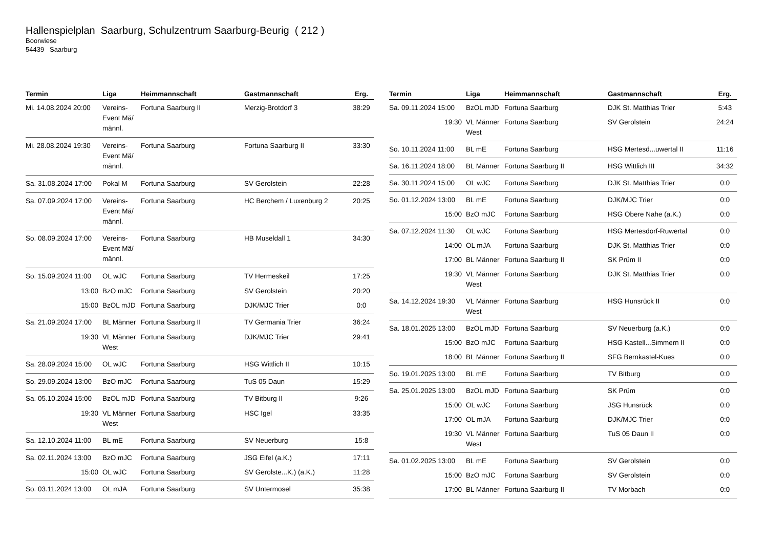Hallenspielplan Saarburg, Schulzentrum Saarburg-Beurig ( 212 )
Boorwiese
54439 Saarburg
| Termin | Liga | Heimmannschaft | Gastmannschaft | Erg. |
| --- | --- | --- | --- | --- |
| Mi. 14.08.2024 20:00 | Vereins-Event Mä/ männl. | Fortuna Saarburg II | Merzig-Brotdorf 3 | 38:29 |
| Mi. 28.08.2024 19:30 | Vereins-Event Mä/ männl. | Fortuna Saarburg | Fortuna Saarburg II | 33:30 |
| Sa. 31.08.2024 17:00 | Pokal M | Fortuna Saarburg | SV Gerolstein | 22:28 |
| Sa. 07.09.2024 17:00 | Vereins-Event Mä/ männl. | Fortuna Saarburg | HC Berchem / Luxenburg 2 | 20:25 |
| So. 08.09.2024 17:00 | Vereins-Event Mä/ männl. | Fortuna Saarburg | HB Museldall 1 | 34:30 |
| So. 15.09.2024 11:00 | OL wJC | Fortuna Saarburg | TV Hermeskeil | 17:25 |
| 13:00 | BzO mJC | Fortuna Saarburg | SV Gerolstein | 20:20 |
| 15:00 | BzOL mJD | Fortuna Saarburg | DJK/MJC Trier | 0:0 |
| Sa. 21.09.2024 17:00 | BL Männer | Fortuna Saarburg II | TV Germania Trier | 36:24 |
| 19:30 | VL Männer West | Fortuna Saarburg | DJK/MJC Trier | 29:41 |
| Sa. 28.09.2024 15:00 | OL wJC | Fortuna Saarburg | HSG Wittlich II | 10:15 |
| So. 29.09.2024 13:00 | BzO mJC | Fortuna Saarburg | TuS 05 Daun | 15:29 |
| Sa. 05.10.2024 15:00 | BzOL mJD | Fortuna Saarburg | TV Bitburg II | 9:26 |
| 19:30 | VL Männer West | Fortuna Saarburg | HSC Igel | 33:35 |
| Sa. 12.10.2024 11:00 | BL mE | Fortuna Saarburg | SV Neuerburg | 15:8 |
| Sa. 02.11.2024 13:00 | BzO mJC | Fortuna Saarburg | JSG Eifel (a.K.) | 17:11 |
| 15:00 | OL wJC | Fortuna Saarburg | SV Gerolste...K.) (a.K.) | 11:28 |
| So. 03.11.2024 13:00 | OL mJA | Fortuna Saarburg | SV Untermosel | 35:38 |
| Termin | Liga | Heimmannschaft | Gastmannschaft | Erg. |
| --- | --- | --- | --- | --- |
| Sa. 09.11.2024 15:00 | BzOL mJD | Fortuna Saarburg | DJK St. Matthias Trier | 5:43 |
| 19:30 | VL Männer West | Fortuna Saarburg | SV Gerolstein | 24:24 |
| So. 10.11.2024 11:00 | BL mE | Fortuna Saarburg | HSG Mertesd...uwertal II | 11:16 |
| Sa. 16.11.2024 18:00 | BL Männer | Fortuna Saarburg II | HSG Wittlich III | 34:32 |
| Sa. 30.11.2024 15:00 | OL wJC | Fortuna Saarburg | DJK St. Matthias Trier | 0:0 |
| So. 01.12.2024 13:00 | BL mE | Fortuna Saarburg | DJK/MJC Trier | 0:0 |
| 15:00 | BzO mJC | Fortuna Saarburg | HSG Obere Nahe (a.K.) | 0:0 |
| Sa. 07.12.2024 11:30 | OL wJC | Fortuna Saarburg | HSG Mertesdorf-Ruwertal | 0:0 |
| 14:00 | OL mJA | Fortuna Saarburg | DJK St. Matthias Trier | 0:0 |
| 17:00 | BL Männer | Fortuna Saarburg II | SK Prüm II | 0:0 |
| 19:30 | VL Männer West | Fortuna Saarburg | DJK St. Matthias Trier | 0:0 |
| Sa. 14.12.2024 19:30 | VL Männer West | Fortuna Saarburg | HSG Hunsrück II | 0:0 |
| Sa. 18.01.2025 13:00 | BzOL mJD | Fortuna Saarburg | SV Neuerburg (a.K.) | 0:0 |
| 15:00 | BzO mJC | Fortuna Saarburg | HSG Kastell...Simmern II | 0:0 |
| 18:00 | BL Männer | Fortuna Saarburg II | SFG Bernkastel-Kues | 0:0 |
| So. 19.01.2025 13:00 | BL mE | Fortuna Saarburg | TV Bitburg | 0:0 |
| Sa. 25.01.2025 13:00 | BzOL mJD | Fortuna Saarburg | SK Prüm | 0:0 |
| 15:00 | OL wJC | Fortuna Saarburg | JSG Hunsrück | 0:0 |
| 17:00 | OL mJA | Fortuna Saarburg | DJK/MJC Trier | 0:0 |
| 19:30 | VL Männer West | Fortuna Saarburg | TuS 05 Daun II | 0:0 |
| Sa. 01.02.2025 13:00 | BL mE | Fortuna Saarburg | SV Gerolstein | 0:0 |
| 15:00 | BzO mJC | Fortuna Saarburg | SV Gerolstein | 0:0 |
| 17:00 | BL Männer | Fortuna Saarburg II | TV Morbach | 0:0 |